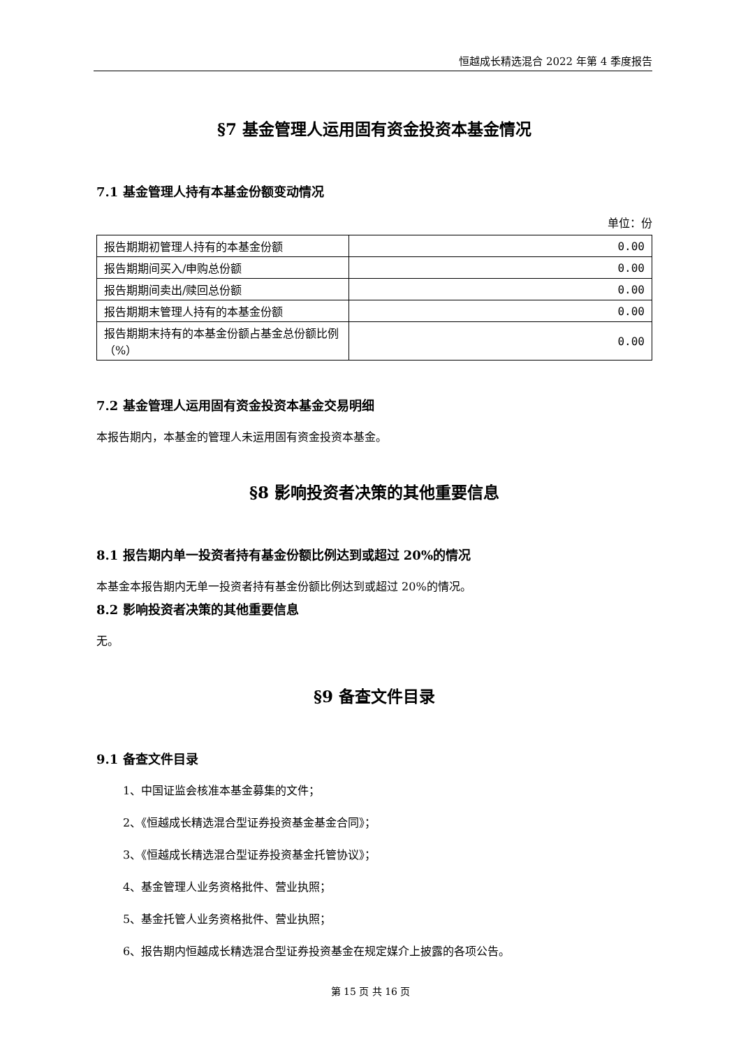恒越成长精选混合 2022 年第 4 季度报告
§7 基金管理人运用固有资金投资本基金情况
7.1 基金管理人持有本基金份额变动情况
单位：份
| 报告期期初管理人持有的本基金份额 | 0.00 |
| 报告期期间买入/申购总份额 | 0.00 |
| 报告期期间卖出/赎回总份额 | 0.00 |
| 报告期期末管理人持有的本基金份额 | 0.00 |
| 报告期期末持有的本基金份额占基金总份额比例（%） | 0.00 |
7.2 基金管理人运用固有资金投资本基金交易明细
本报告期内，本基金的管理人未运用固有资金投资本基金。
§8 影响投资者决策的其他重要信息
8.1 报告期内单一投资者持有基金份额比例达到或超过 20%的情况
本基金本报告期内无单一投资者持有基金份额比例达到或超过 20%的情况。
8.2 影响投资者决策的其他重要信息
无。
§9 备查文件目录
9.1 备查文件目录
1、中国证监会核准本基金募集的文件；
2、《恒越成长精选混合型证券投资基金基金合同》；
3、《恒越成长精选混合型证券投资基金托管协议》；
4、基金管理人业务资格批件、营业执照；
5、基金托管人业务资格批件、营业执照；
6、报告期内恒越成长精选混合型证券投资基金在规定媒介上披露的各项公告。
第 15 页 共 16 页